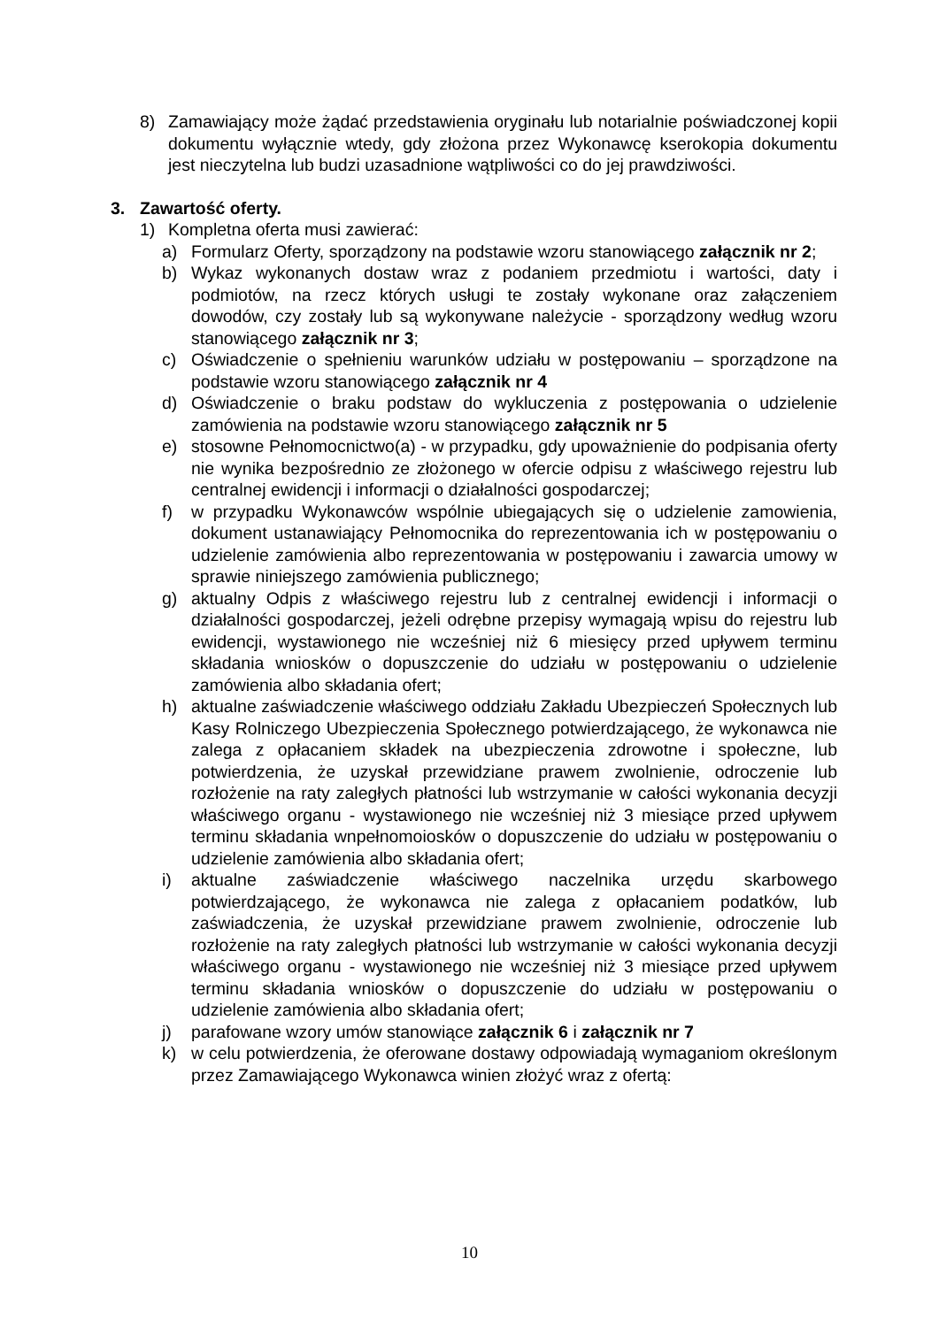8) Zamawiający może żądać przedstawienia oryginału lub notarialnie poświadczonej kopii dokumentu wyłącznie wtedy, gdy złożona przez Wykonawcę kserokopia dokumentu jest nieczytelna lub budzi uzasadnione wątpliwości co do jej prawdziwości.
3. Zawartość oferty.
1) Kompletna oferta musi zawierać:
a) Formularz Oferty, sporządzony na podstawie wzoru stanowiącego załącznik nr 2;
b) Wykaz wykonanych dostaw wraz z podaniem przedmiotu i wartości, daty i podmiotów, na rzecz których usługi te zostały wykonane oraz załączeniem dowodów, czy zostały lub są wykonywane należycie - sporządzony według wzoru stanowiącego załącznik nr 3;
c) Oświadczenie o spełnieniu warunków udziału w postępowaniu – sporządzone na podstawie wzoru stanowiącego załącznik nr 4
d) Oświadczenie o braku podstaw do wykluczenia z postępowania o udzielenie zamówienia na podstawie wzoru stanowiącego załącznik nr 5
e) stosowne Pełnomocnictwo(a) - w przypadku, gdy upoważnienie do podpisania oferty nie wynika bezpośrednio ze złożonego w ofercie odpisu z właściwego rejestru lub centralnej ewidencji i informacji o działalności gospodarczej;
f) w przypadku Wykonawców wspólnie ubiegających się o udzielenie zamowienia, dokument ustanawiający Pełnomocnika do reprezentowania ich w postępowaniu o udzielenie zamówienia albo reprezentowania w postępowaniu i zawarcia umowy w sprawie niniejszego zamówienia publicznego;
g) aktualny Odpis z właściwego rejestru lub z centralnej ewidencji i informacji o działalności gospodarczej, jeżeli odrębne przepisy wymagają wpisu do rejestru lub ewidencji, wystawionego nie wcześniej niż 6 miesięcy przed upływem terminu składania wniosków o dopuszczenie do udziału w postępowaniu o udzielenie zamówienia albo składania ofert;
h) aktualne zaświadczenie właściwego oddziału Zakładu Ubezpieczeń Społecznych lub Kasy Rolniczego Ubezpieczenia Społecznego potwierdzającego, że wykonawca nie zalega z opłacaniem składek na ubezpieczenia zdrowotne i społeczne, lub potwierdzenia, że uzyskał przewidziane prawem zwolnienie, odroczenie lub rozłożenie na raty zaległych płatności lub wstrzymanie w całości wykonania decyzji właściwego organu - wystawionego nie wcześniej niż 3 miesiące przed upływem terminu składania wnpełnomoiosków o dopuszczenie do udziału w postępowaniu o udzielenie zamówienia albo składania ofert;
i) aktualne zaświadczenie właściwego naczelnika urzędu skarbowego potwierdzającego, że wykonawca nie zalega z opłacaniem podatków, lub zaświadczenia, że uzyskał przewidziane prawem zwolnienie, odroczenie lub rozłożenie na raty zaległych płatności lub wstrzymanie w całości wykonania decyzji właściwego organu - wystawionego nie wcześniej niż 3 miesiące przed upływem terminu składania wniosków o dopuszczenie do udziału w postępowaniu o udzielenie zamówienia albo składania ofert;
j) parafowane wzory umów stanowiące załącznik 6 i załącznik nr 7
k) w celu potwierdzenia, że oferowane dostawy odpowiadają wymaganiom określonym przez Zamawiającego Wykonawca winien złożyć wraz z ofertą:
10